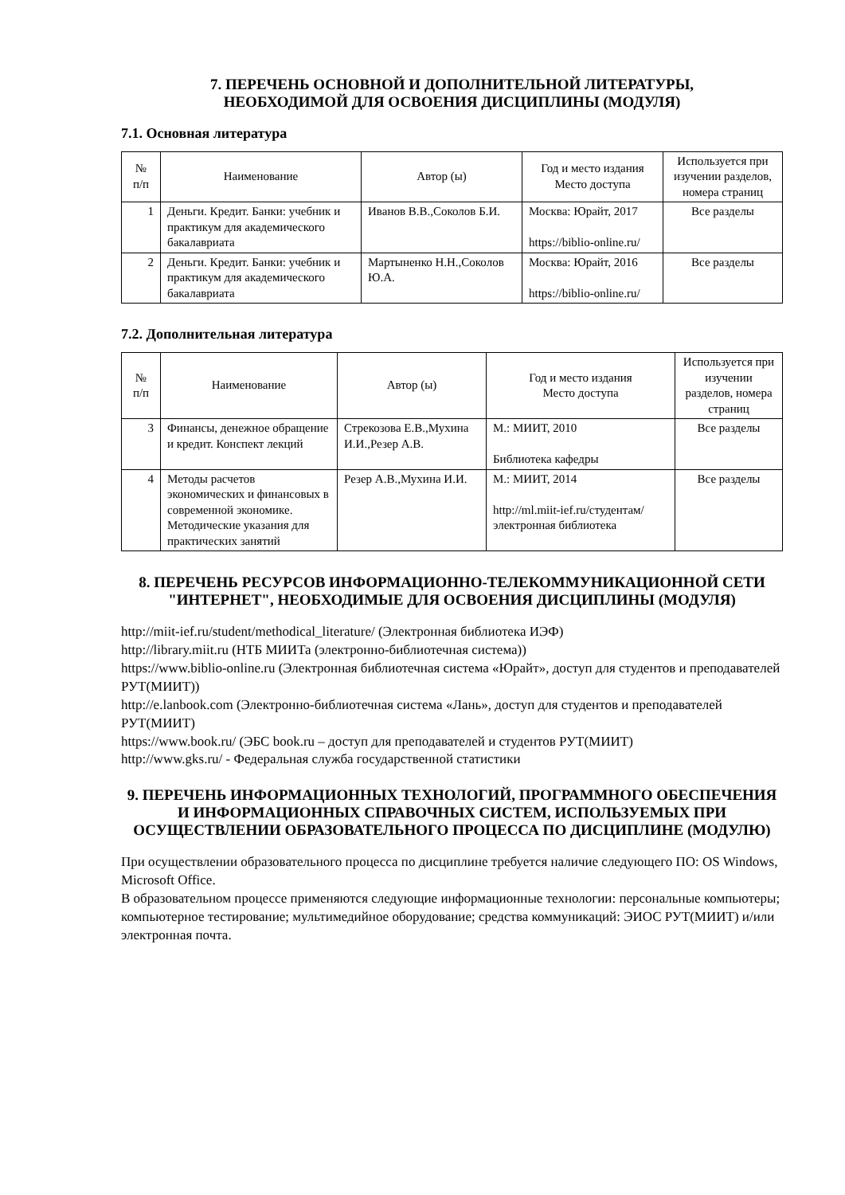7. ПЕРЕЧЕНЬ ОСНОВНОЙ И ДОПОЛНИТЕЛЬНОЙ ЛИТЕРАТУРЫ,
НЕОБХОДИМОЙ ДЛЯ ОСВОЕНИЯ ДИСЦИПЛИНЫ (МОДУЛЯ)
7.1. Основная литература
| № п/п | Наименование | Автор (ы) | Год и место издания Место доступа | Используется при изучении разделов, номера страниц |
| --- | --- | --- | --- | --- |
| 1 | Деньги. Кредит. Банки: учебник и практикум для академического бакалавриата | Иванов В.В.,Соколов Б.И. | Москва: Юрайт, 2017 https://biblio-online.ru/ | Все разделы |
| 2 | Деньги. Кредит. Банки: учебник и практикум для академического бакалавриата | Мартыненко Н.Н.,Соколов Ю.А. | Москва: Юрайт, 2016 https://biblio-online.ru/ | Все разделы |
7.2. Дополнительная литература
| № п/п | Наименование | Автор (ы) | Год и место издания Место доступа | Используется при изучении разделов, номера страниц |
| --- | --- | --- | --- | --- |
| 3 | Финансы, денежное обращение и кредит. Конспект лекций | Стрекозова Е.В.,Мухина И.И.,Резер А.В. | М.: МИИТ, 2010 Библиотека кафедры | Все разделы |
| 4 | Методы расчетов экономических и финансовых в современной экономике. Методические указания для практических занятий | Резер А.В.,Мухина И.И. | М.: МИИТ, 2014 http://ml.miit-ief.ru/студентам/электронная библиотека | Все разделы |
8. ПЕРЕЧЕНЬ РЕСУРСОВ ИНФОРМАЦИОННО-ТЕЛЕКОММУНИКАЦИОННОЙ СЕТИ "ИНТЕРНЕТ", НЕОБХОДИМЫЕ ДЛЯ ОСВОЕНИЯ ДИСЦИПЛИНЫ (МОДУЛЯ)
http://miit-ief.ru/student/methodical_literature/ (Электронная библиотека ИЭФ)
http://library.miit.ru (НТБ МИИТа (электронно-библиотечная система))
https://www.biblio-online.ru (Электронная библиотечная система «Юрайт», доступ для студентов и преподавателей РУТ(МИИТ))
http://e.lanbook.com (Электронно-библиотечная система «Лань», доступ для студентов и преподавателей РУТ(МИИТ)
https://www.book.ru/ (ЭБС book.ru – доступ для преподавателей и студентов РУТ(МИИТ)
http://www.gks.ru/ - Федеральная служба государственной статистики
9. ПЕРЕЧЕНЬ ИНФОРМАЦИОННЫХ ТЕХНОЛОГИЙ, ПРОГРАММНОГО ОБЕСПЕЧЕНИЯ И ИНФОРМАЦИОННЫХ СПРАВОЧНЫХ СИСТЕМ, ИСПОЛЬЗУЕМЫХ ПРИ ОСУЩЕСТВЛЕНИИ ОБРАЗОВАТЕЛЬНОГО ПРОЦЕССА ПО ДИСЦИПЛИНЕ (МОДУЛЮ)
При осуществлении образовательного процесса по дисциплине требуется наличие следующего ПО: OS Windows, Microsoft Office.
В образовательном процессе применяются следующие информационные технологии: персональные компьютеры; компьютерное тестирование; мультимедийное оборудование; средства коммуникаций: ЭИОС РУТ(МИИТ) и/или электронная почта.